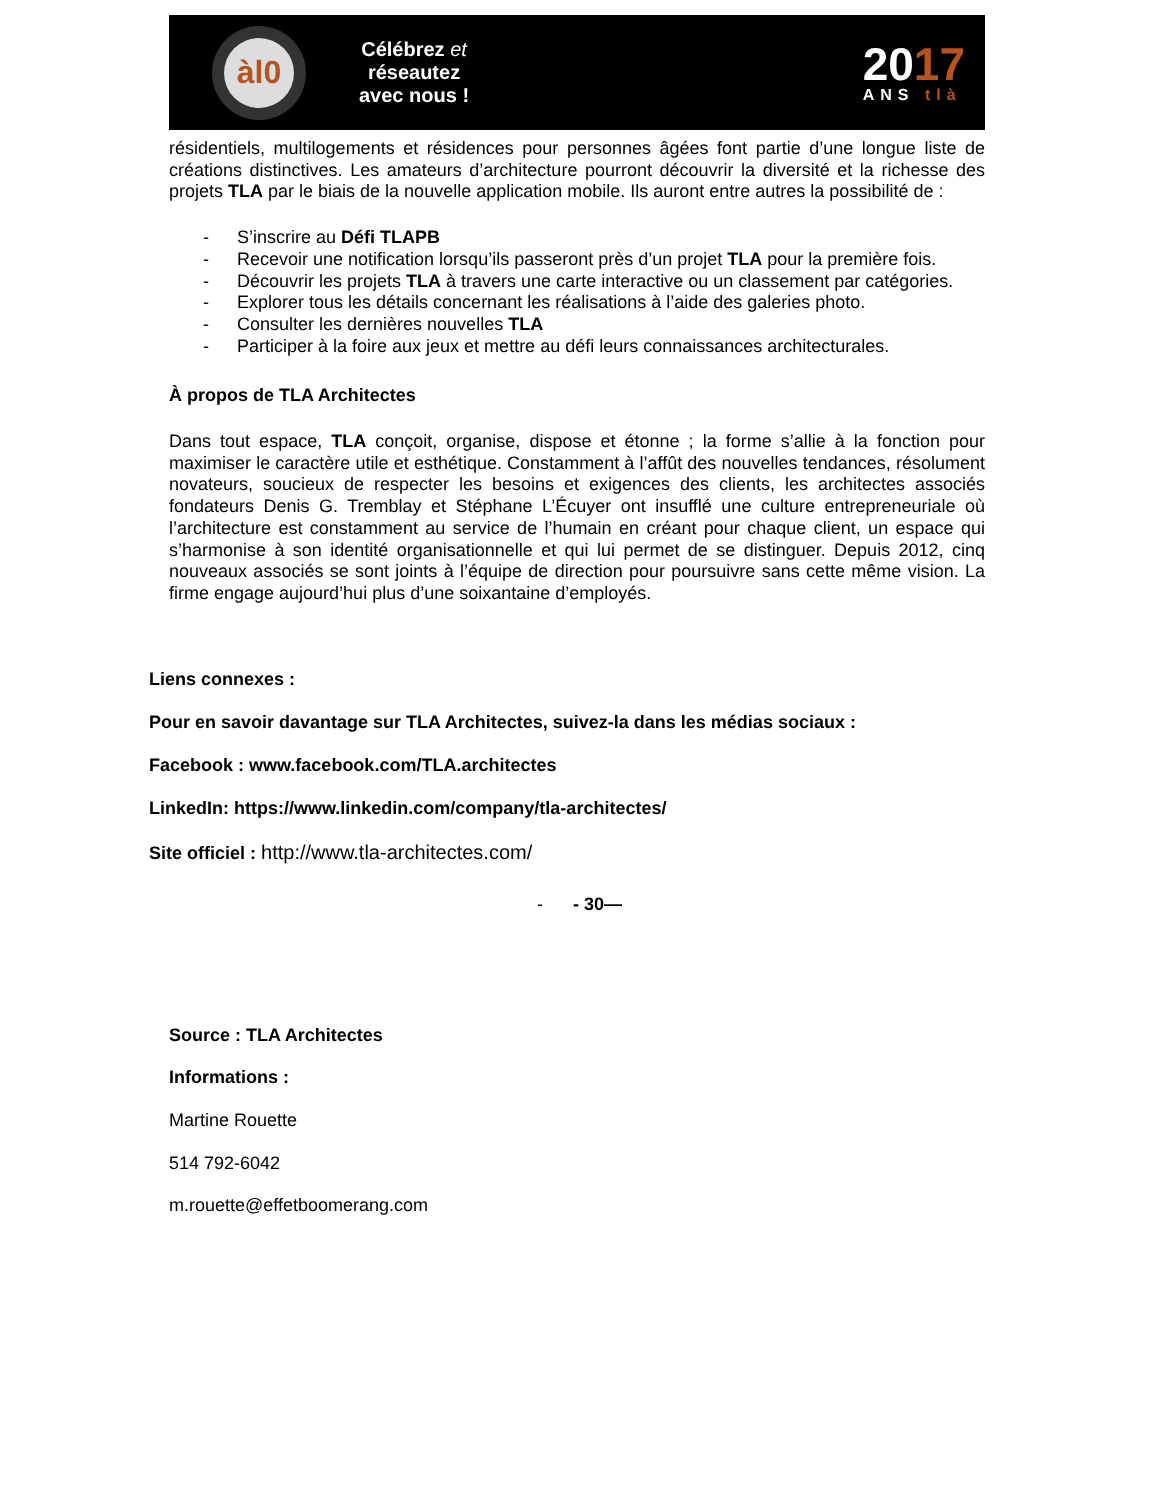àl0
Célébrez et
réseautez
avec nous !
2017
ANS tlà
résidentiels, multilogements et résidences pour personnes âgées font partie d’une longue liste de créations distinctives. Les amateurs d’architecture pourront découvrir la diversité et la richesse des projets TLA par le biais de la nouvelle application mobile. Ils auront entre autres la possibilité de :
- S’inscrire au Défi TLAPB
- Recevoir une notification lorsqu’ils passeront près d’un projet TLA pour la première fois.
- Découvrir les projets TLA à travers une carte interactive ou un classement par catégories.
- Explorer tous les détails concernant les réalisations à l’aide des galeries photo.
- Consulter les dernières nouvelles TLA
- Participer à la foire aux jeux et mettre au défi leurs connaissances architecturales.
À propos de TLA Architectes
Dans tout espace, TLA conçoit, organise, dispose et étonne ; la forme s’allie à la fonction pour maximiser le caractère utile et esthétique. Constamment à l’affût des nouvelles tendances, résolument novateurs, soucieux de respecter les besoins et exigences des clients, les architectes associés fondateurs Denis G. Tremblay et Stéphane L’Écuyer ont insufflé une culture entrepreneuriale où l’architecture est constamment au service de l’humain en créant pour chaque client, un espace qui s’harmonise à son identité organisationnelle et qui lui permet de se distinguer. Depuis 2012, cinq nouveaux associés se sont joints à l’équipe de direction pour poursuivre sans cette même vision. La firme engage aujourd’hui plus d’une soixantaine d’employés.
Liens connexes :
Pour en savoir davantage sur TLA Architectes, suivez-la dans les médias sociaux :
Facebook : www.facebook.com/TLA.architectes
LinkedIn: https://www.linkedin.com/company/tla-architectes/
Site officiel : http://www.tla-architectes.com/
- - 30—
Source : TLA Architectes
Informations :
Martine Rouette
514 792-6042
m.rouette@effetboomerang.com